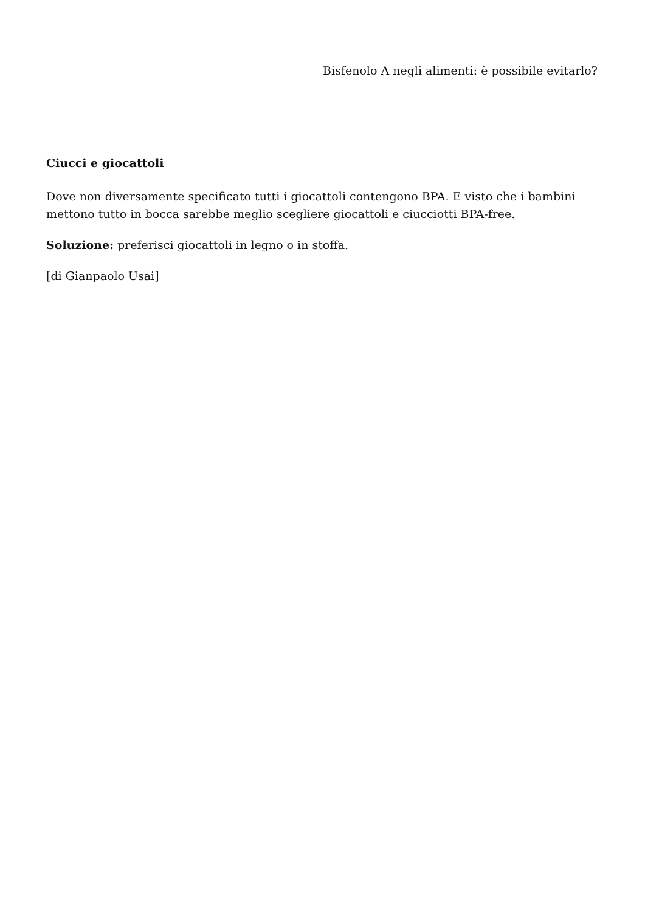Bisfenolo A negli alimenti: è possibile evitarlo?
Ciucci e giocattoli
Dove non diversamente specificato tutti i giocattoli contengono BPA. E visto che i bambini mettono tutto in bocca sarebbe meglio scegliere giocattoli e ciucciotti BPA-free.
Soluzione: preferisci giocattoli in legno o in stoffa.
[di Gianpaolo Usai]